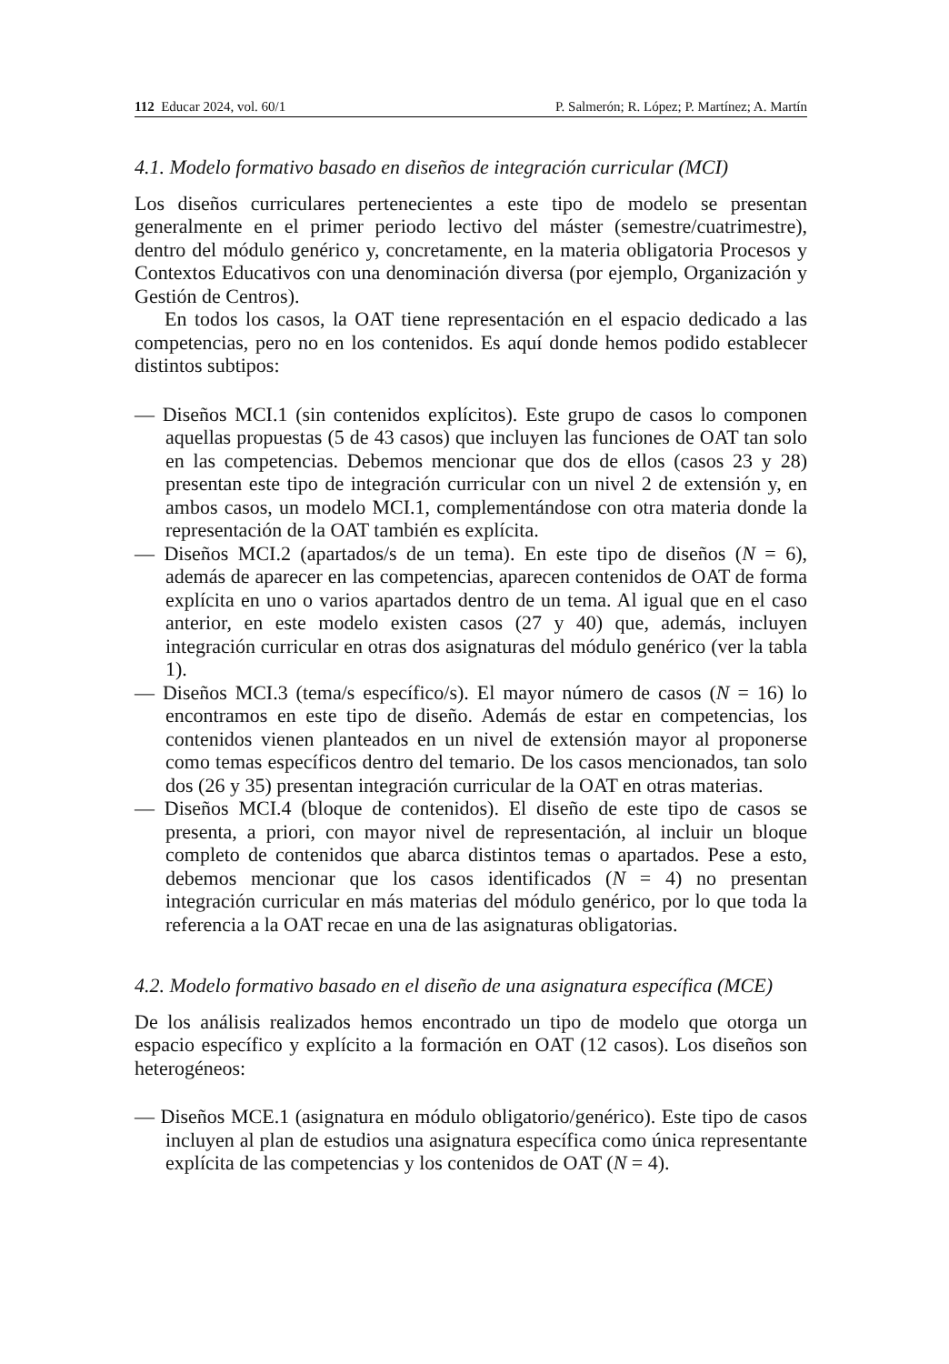112 Educar 2024, vol. 60/1 P. Salmerón; R. López; P. Martínez; A. Martín
4.1. Modelo formativo basado en diseños de integración curricular (MCI)
Los diseños curriculares pertenecientes a este tipo de modelo se presentan generalmente en el primer periodo lectivo del máster (semestre/cuatrimestre), dentro del módulo genérico y, concretamente, en la materia obligatoria Procesos y Contextos Educativos con una denominación diversa (por ejemplo, Organización y Gestión de Centros).
En todos los casos, la OAT tiene representación en el espacio dedicado a las competencias, pero no en los contenidos. Es aquí donde hemos podido establecer distintos subtipos:
— Diseños MCI.1 (sin contenidos explícitos). Este grupo de casos lo componen aquellas propuestas (5 de 43 casos) que incluyen las funciones de OAT tan solo en las competencias. Debemos mencionar que dos de ellos (casos 23 y 28) presentan este tipo de integración curricular con un nivel 2 de extensión y, en ambos casos, un modelo MCI.1, complementándose con otra materia donde la representación de la OAT también es explícita.
— Diseños MCI.2 (apartados/s de un tema). En este tipo de diseños (N = 6), además de aparecer en las competencias, aparecen contenidos de OAT de forma explícita en uno o varios apartados dentro de un tema. Al igual que en el caso anterior, en este modelo existen casos (27 y 40) que, además, incluyen integración curricular en otras dos asignaturas del módulo genérico (ver la tabla 1).
— Diseños MCI.3 (tema/s específico/s). El mayor número de casos (N = 16) lo encontramos en este tipo de diseño. Además de estar en competencias, los contenidos vienen planteados en un nivel de extensión mayor al proponerse como temas específicos dentro del temario. De los casos mencionados, tan solo dos (26 y 35) presentan integración curricular de la OAT en otras materias.
— Diseños MCI.4 (bloque de contenidos). El diseño de este tipo de casos se presenta, a priori, con mayor nivel de representación, al incluir un bloque completo de contenidos que abarca distintos temas o apartados. Pese a esto, debemos mencionar que los casos identificados (N = 4) no presentan integración curricular en más materias del módulo genérico, por lo que toda la referencia a la OAT recae en una de las asignaturas obligatorias.
4.2. Modelo formativo basado en el diseño de una asignatura específica (MCE)
De los análisis realizados hemos encontrado un tipo de modelo que otorga un espacio específico y explícito a la formación en OAT (12 casos). Los diseños son heterogéneos:
— Diseños MCE.1 (asignatura en módulo obligatorio/genérico). Este tipo de casos incluyen al plan de estudios una asignatura específica como única representante explícita de las competencias y los contenidos de OAT (N = 4).